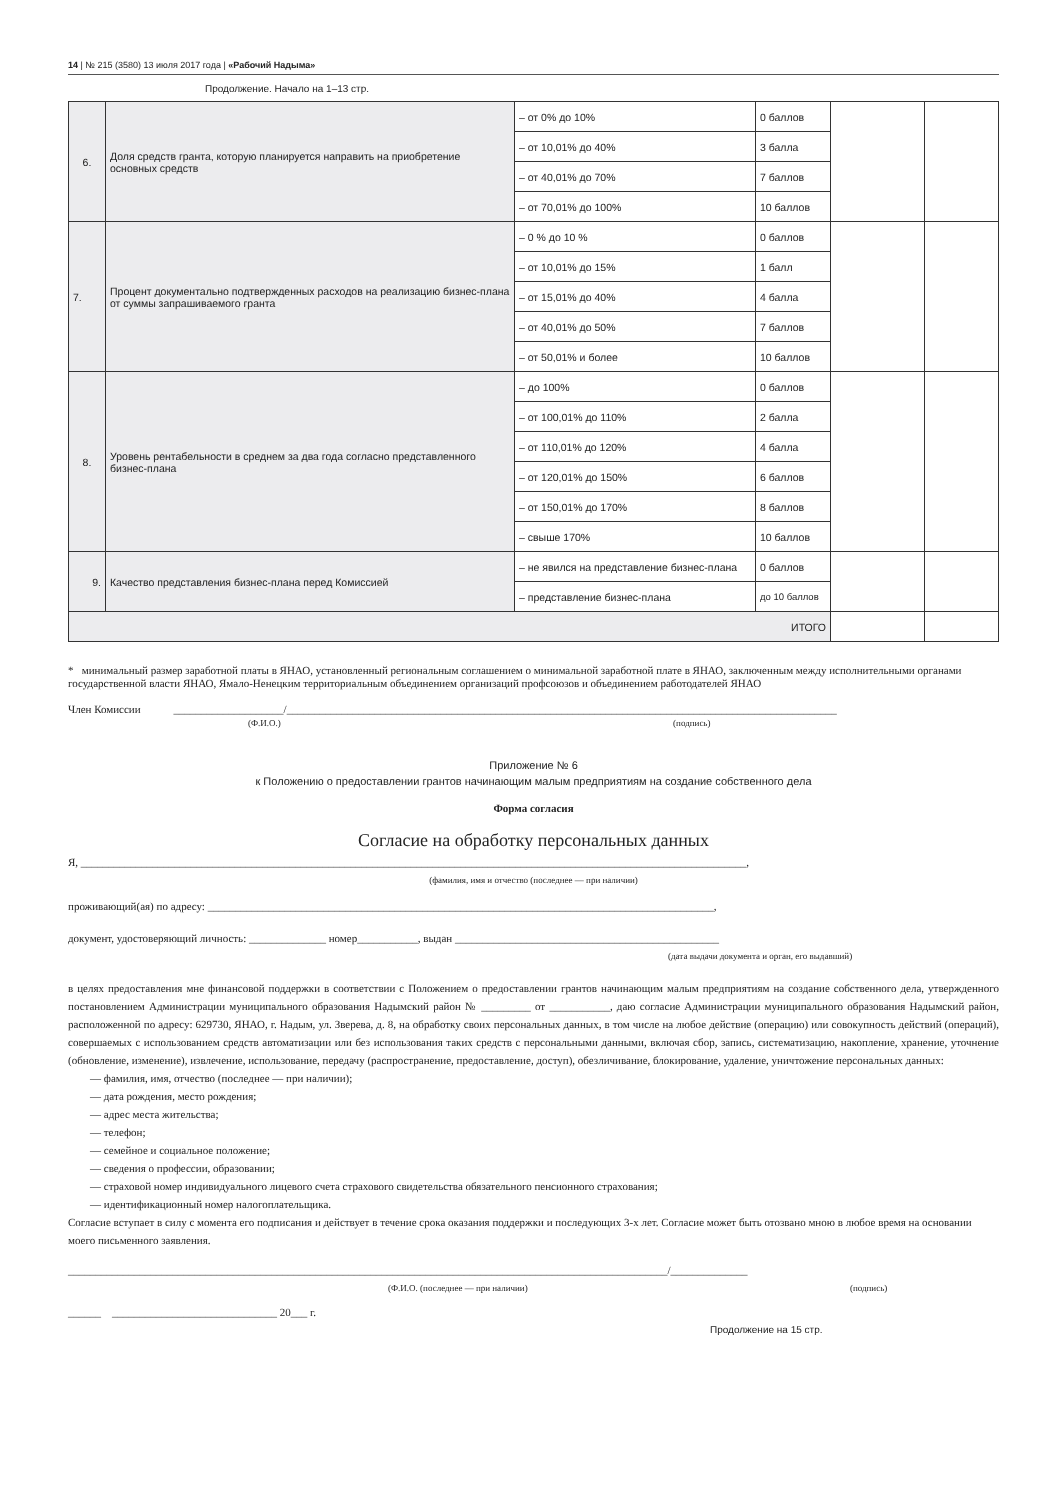14 | № 215 (3580) 13 июля 2017 года | «Рабочий Надыма»
Продолжение. Начало на 1–13 стр.
| 6. | Доля средств гранта, которую планируется направить на приобретение основных средств | – от 0% до 10% | 0 баллов | | |
| | | – от 10,01% до 40% | 3 балла | | |
| | | – от 40,01% до 70% | 7 баллов | | |
| | | – от 70,01% до 100% | 10 баллов | | |
| 7. | Процент документально подтвержденных расходов на реализацию бизнес-плана от суммы запрашиваемого гранта | – 0 % до 10 % | 0 баллов | | |
| | | – от 10,01% до 15% | 1 балл | | |
| | | – от 15,01% до 40% | 4 балла | | |
| | | – от 40,01% до 50% | 7 баллов | | |
| | | – от 50,01% и более | 10 баллов | | |
| 8. | Уровень рентабельности в среднем за два года согласно представленного бизнес-плана | – до 100% | 0 баллов | | |
| | | – от 100,01% до 110% | 2 балла | | |
| | | – от 110,01% до 120% | 4 балла | | |
| | | – от 120,01% до 150% | 6 баллов | | |
| | | – от 150,01% до 170% | 8 баллов | | |
| | | – свыше 170% | 10 баллов | | |
| 9. | Качество представления бизнес-плана перед Комиссией | – не явился на представление бизнес-плана | 0 баллов | | |
| | | – представление бизнес-плана | до 10 баллов | | |
| ИТОГО | | | | | |
* минимальный размер заработной платы в ЯНАО, установленный региональным соглашением о минимальной заработной плате в ЯНАО, заключенным между исполнительными органами государственной власти ЯНАО, Ямало-Ненецким территориальным объединением организаций профсоюзов и объединением работодателей ЯНАО
Член Комиссии ____________________/____________________________________________________________________________________________________
(Ф.И.О.) (подпись)
Приложение № 6
к Положению о предоставлении грантов начинающим малым предприятиям на создание собственного дела
Форма согласия
Согласие на обработку персональных данных
Я, _________________________________________________________________________________________________________________________,
(фамилия, имя и отчество (последнее — при наличии)
проживающий(ая) по адресу: ____________________________________________________________________________________________,
документ, удостоверяющий личность: ______________ номер___________, выдан ________________________________________________
(дата выдачи документа и орган, его выдавший)
в целях предоставления мне финансовой поддержки в соответствии с Положением о предоставлении грантов начинающим малым предприятиям на создание собственного дела, утвержденного постановлением Администрации муниципального образования Надымский район № _________ от ___________, даю согласие Администрации муниципального образования Надымский район, расположенной по адресу: 629730, ЯНАО, г. Надым, ул. Зверева, д. 8, на обработку своих персональных данных, в том числе на любое действие (операцию) или совокупность действий (операций), совершаемых с использованием средств автоматизации или без использования таких средств с персональными данными, включая сбор, запись, систематизацию, накопление, хранение, уточнение (обновление, изменение), извлечение, использование, передачу (распространение, предоставление, доступ), обезличивание, блокирование, удаление, уничтожение персональных данных:
— фамилия, имя, отчество (последнее — при наличии);
— дата рождения, место рождения;
— адрес места жительства;
— телефон;
— семейное и социальное положение;
— сведения о профессии, образовании;
— страховой номер индивидуального лицевого счета страхового свидетельства обязательного пенсионного страхования;
— идентификационный номер налогоплательщика.
Согласие вступает в силу с момента его подписания и действует в течение срока оказания поддержки и последующих 3-х лет. Согласие может быть отозвано мною в любое время на основании моего письменного заявления.
_____________________________________________________________________________________________________________/______________
(Ф.И.О. (последнее — при наличии) (подпись)
______ ______________________________ 20___ г.
Продолжение на 15 стр.